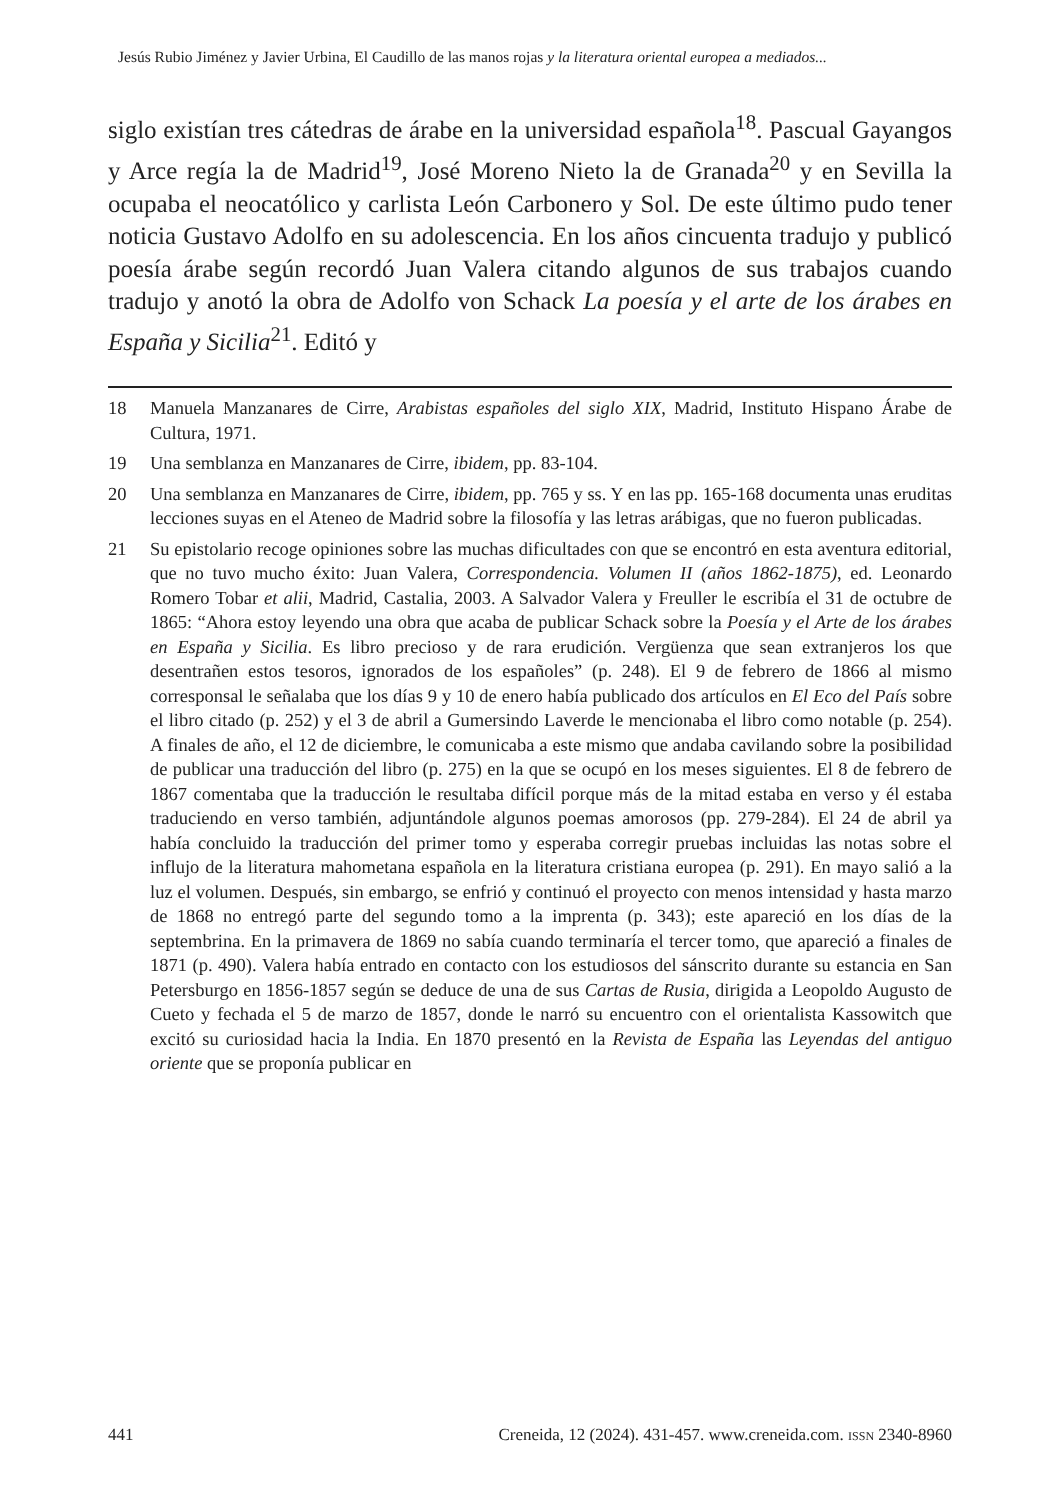Jesús Rubio Jiménez y Javier Urbina, El Caudillo de las manos rojas y la literatura oriental europea a mediados...
siglo existían tres cátedras de árabe en la universidad española<sup>18</sup>. Pascual Gayangos y Arce regía la de Madrid<sup>19</sup>, José Moreno Nieto la de Granada<sup>20</sup> y en Sevilla la ocupaba el neocatólico y carlista León Carbonero y Sol. De este último pudo tener noticia Gustavo Adolfo en su adolescencia. En los años cincuenta tradujo y publicó poesía árabe según recordó Juan Valera citando algunos de sus trabajos cuando tradujo y anotó la obra de Adolfo von Schack La poesía y el arte de los árabes en España y Sicilia<sup>21</sup>. Editó y
18 Manuela Manzanares de Cirre, Arabistas españoles del siglo XIX, Madrid, Instituto Hispano Árabe de Cultura, 1971.
19 Una semblanza en Manzanares de Cirre, ibidem, pp. 83-104.
20 Una semblanza en Manzanares de Cirre, ibidem, pp. 765 y ss. Y en las pp. 165-168 documenta unas eruditas lecciones suyas en el Ateneo de Madrid sobre la filosofía y las letras arábigas, que no fueron publicadas.
21 Su epistolario recoge opiniones sobre las muchas dificultades con que se encontró en esta aventura editorial, que no tuvo mucho éxito: Juan Valera, Correspondencia. Volumen II (años 1862-1875), ed. Leonardo Romero Tobar et alii, Madrid, Castalia, 2003. A Salvador Valera y Freuller le escribía el 31 de octubre de 1865: “Ahora estoy leyendo una obra que acaba de publicar Schack sobre la Poesía y el Arte de los árabes en España y Sicilia. Es libro precioso y de rara erudición. Vergüenza que sean extranjeros los que desentrañen estos tesoros, ignorados de los españoles” (p. 248). El 9 de febrero de 1866 al mismo corresponsal le señalaba que los días 9 y 10 de enero había publicado dos artículos en El Eco del País sobre el libro citado (p. 252) y el 3 de abril a Gumersindo Laverde le mencionaba el libro como notable (p. 254). A finales de año, el 12 de diciembre, le comunicaba a este mismo que andaba cavilando sobre la posibilidad de publicar una traducción del libro (p. 275) en la que se ocupó en los meses siguientes. El 8 de febrero de 1867 comentaba que la traducción le resultaba difícil porque más de la mitad estaba en verso y él estaba traduciendo en verso también, adjuntándole algunos poemas amorosos (pp. 279-284). El 24 de abril ya había concluido la traducción del primer tomo y esperaba corregir pruebas incluidas las notas sobre el influjo de la literatura mahometana española en la literatura cristiana europea (p. 291). En mayo salió a la luz el volumen. Después, sin embargo, se enfrió y continuó el proyecto con menos intensidad y hasta marzo de 1868 no entregó parte del segundo tomo a la imprenta (p. 343); este apareció en los días de la septembrina. En la primavera de 1869 no sabía cuando terminaría el tercer tomo, que apareció a finales de 1871 (p. 490). Valera había entrado en contacto con los estudiosos del sánscrito durante su estancia en San Petersburgo en 1856-1857 según se deduce de una de sus Cartas de Rusia, dirigida a Leopoldo Augusto de Cueto y fechada el 5 de marzo de 1857, donde le narró su encuentro con el orientalista Kassowitch que excitó su curiosidad hacia la India. En 1870 presentó en la Revista de España las Leyendas del antiguo oriente que se proponía publicar en
441 Creneida, 12 (2024). 431-457. www.creneida.com. ISSN 2340-8960